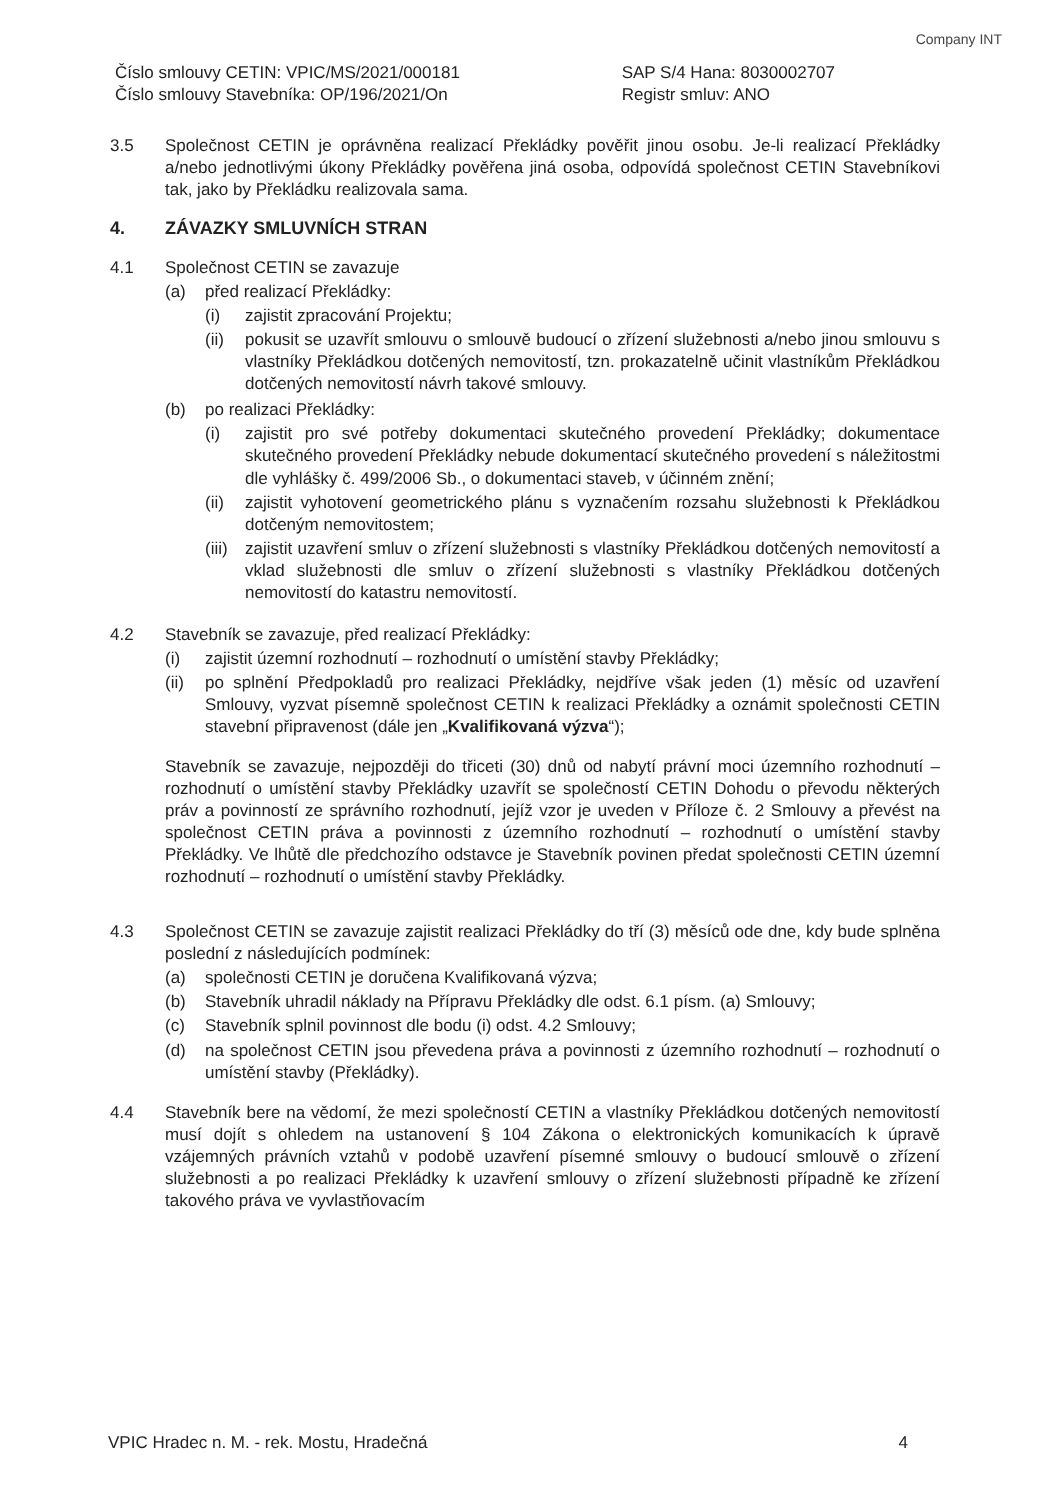Company INT
Číslo smlouvy CETIN: VPIC/MS/2021/000181
Číslo smlouvy Stavebníka: OP/196/2021/On
SAP S/4 Hana: 8030002707
Registr smluv: ANO
3.5 Společnost CETIN je oprávněna realizací Překládky pověřit jinou osobu. Je-li realizací Překládky a/nebo jednotlivými úkony Překládky pověřena jiná osoba, odpovídá společnost CETIN Stavebníkovi tak, jako by Překládku realizovala sama.
4. ZÁVAZKY SMLUVNÍCH STRAN
4.1 Společnost CETIN se zavazuje
(a) před realizací Překládky:
(i) zajistit zpracování Projektu;
(ii)
pokusit se uzavřít smlouvu o smlouvě budoucí o zřízení služebnosti a/nebo jinou smlouvu s vlastníky Překládkou dotčených nemovitostí, tzn. prokazatelně učinit vlastníkům Překládkou dotčených nemovitostí návrh takové smlouvy.
(b) po realizaci Překládky:
(i) zajistit pro své potřeby dokumentaci skutečného provedení Překládky; dokumentace skutečného provedení Překládky nebude dokumentací skutečného provedení s náležitostmi dle vyhlášky č. 499/2006 Sb., o dokumentaci staveb, v účinném znění;
(ii)
zajistit vyhotovení geometrického plánu s vyznačením rozsahu služebnosti k Překládkou dotčeným nemovitostem;
(iii)
zajistit uzavření smluv o zřízení služebnosti s vlastníky Překládkou dotčených nemovitostí a vklad služebnosti dle smluv o zřízení služebnosti s vlastníky Překládkou dotčených nemovitostí do katastru nemovitostí.
4.2 Stavebník se zavazuje, před realizací Překládky:
(i) zajistit územní rozhodnutí – rozhodnutí o umístění stavby Překládky;
(ii)
po splnění Předpokladů pro realizaci Překládky, nejdříve však jeden (1) měsíc od uzavření Smlouvy, vyzvat písemně společnost CETIN k realizaci Překládky a oznámit společnosti CETIN stavební připravenost (dále jen „Kvalifikovaná výzva“);
Stavebník se zavazuje, nejpozději do třiceti (30) dnů od nabytí právní moci územního rozhodnutí – rozhodnutí o umístění stavby Překládky uzavřít se společností CETIN Dohodu o převodu některých práv a povinností ze správního rozhodnutí, jejíž vzor je uveden v Příloze č. 2 Smlouvy a převést na společnost CETIN práva a povinnosti z územního rozhodnutí – rozhodnutí o umístění stavby Překládky. Ve lhůtě dle předchozího odstavce je Stavebník povinen předat společnosti CETIN územní rozhodnutí – rozhodnutí o umístění stavby Překládky.
4.3 Společnost CETIN se zavazuje zajistit realizaci Překládky do tří (3) měsíců ode dne, kdy bude splněna poslední z následujících podmínek:
(a) společnosti CETIN je doručena Kvalifikovaná výzva;
(b) Stavebník uhradil náklady na Přípravu Překládky dle odst. 6.1 písm. (a) Smlouvy;
(c) Stavebník splnil povinnost dle bodu (i) odst. 4.2 Smlouvy;
(d) na společnost CETIN jsou převedena práva a povinnosti z územního rozhodnutí – rozhodnutí o umístění stavby (Překládky).
4.4 Stavebník bere na vědomí, že mezi společností CETIN a vlastníky Překládkou dotčených nemovitostí musí dojít s ohledem na ustanovení § 104 Zákona o elektronických komunikacích k úpravě vzájemných právních vztahů v podobě uzavření písemné smlouvy o budoucí smlouvě o zřízení služebnosti a po realizaci Překládky k uzavření smlouvy o zřízení služebnosti případně ke zřízení takového práva ve vyvlastňovacím
VPIC Hradec n. M. - rek. Mostu, Hradečná
4